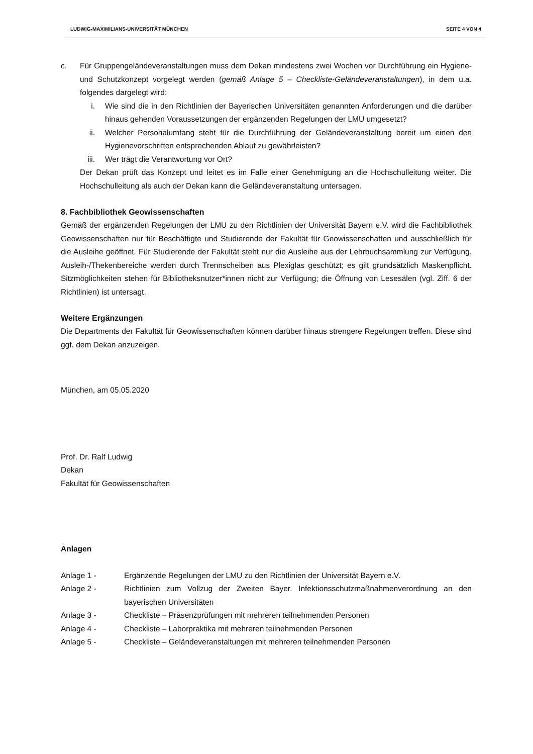LUDWIG-MAXIMILIANS-UNIVERSITÄT MÜNCHEN SEITE 4 VON 4
c. Für Gruppengeländeveranstaltungen muss dem Dekan mindestens zwei Wochen vor Durchführung ein Hygiene- und Schutzkonzept vorgelegt werden (gemäß Anlage 5 – Checkliste-Geländeveranstaltungen), in dem u.a. folgendes dargelegt wird:
i. Wie sind die in den Richtlinien der Bayerischen Universitäten genannten Anforderungen und die darüber hinaus gehenden Voraussetzungen der ergänzenden Regelungen der LMU umgesetzt?
ii. Welcher Personalumfang steht für die Durchführung der Geländeveranstaltung bereit um einen den Hygienevorschriften entsprechenden Ablauf zu gewährleisten?
iii. Wer trägt die Verantwortung vor Ort?
Der Dekan prüft das Konzept und leitet es im Falle einer Genehmigung an die Hochschulleitung weiter. Die Hochschulleitung als auch der Dekan kann die Geländeveranstaltung untersagen.
8. Fachbibliothek Geowissenschaften
Gemäß der ergänzenden Regelungen der LMU zu den Richtlinien der Universität Bayern e.V. wird die Fachbibliothek Geowissenschaften nur für Beschäftigte und Studierende der Fakultät für Geowissenschaften und ausschließlich für die Ausleihe geöffnet. Für Studierende der Fakultät steht nur die Ausleihe aus der Lehrbuchsammlung zur Verfügung. Ausleih-/Thekenbereiche werden durch Trennscheiben aus Plexiglas geschützt; es gilt grundsätzlich Maskenpflicht. Sitzmöglichkeiten stehen für Bibliotheksnutzer*innen nicht zur Verfügung; die Öffnung von Lesesälen (vgl. Ziff. 6 der Richtlinien) ist untersagt.
Weitere Ergänzungen
Die Departments der Fakultät für Geowissenschaften können darüber hinaus strengere Regelungen treffen. Diese sind ggf. dem Dekan anzuzeigen.
München, am 05.05.2020
Prof. Dr. Ralf Ludwig
Dekan
Fakultät für Geowissenschaften
Anlagen
Anlage 1 - Ergänzende Regelungen der LMU zu den Richtlinien der Universität Bayern e.V.
Anlage 2 - Richtlinien zum Vollzug der Zweiten Bayer. Infektionsschutzmaßnahmenverordnung an den bayerischen Universitäten
Anlage 3 - Checkliste – Präsenzprüfungen mit mehreren teilnehmenden Personen
Anlage 4 - Checkliste – Laborpraktika mit mehreren teilnehmenden Personen
Anlage 5 - Checkliste – Geländeveranstaltungen mit mehreren teilnehmenden Personen